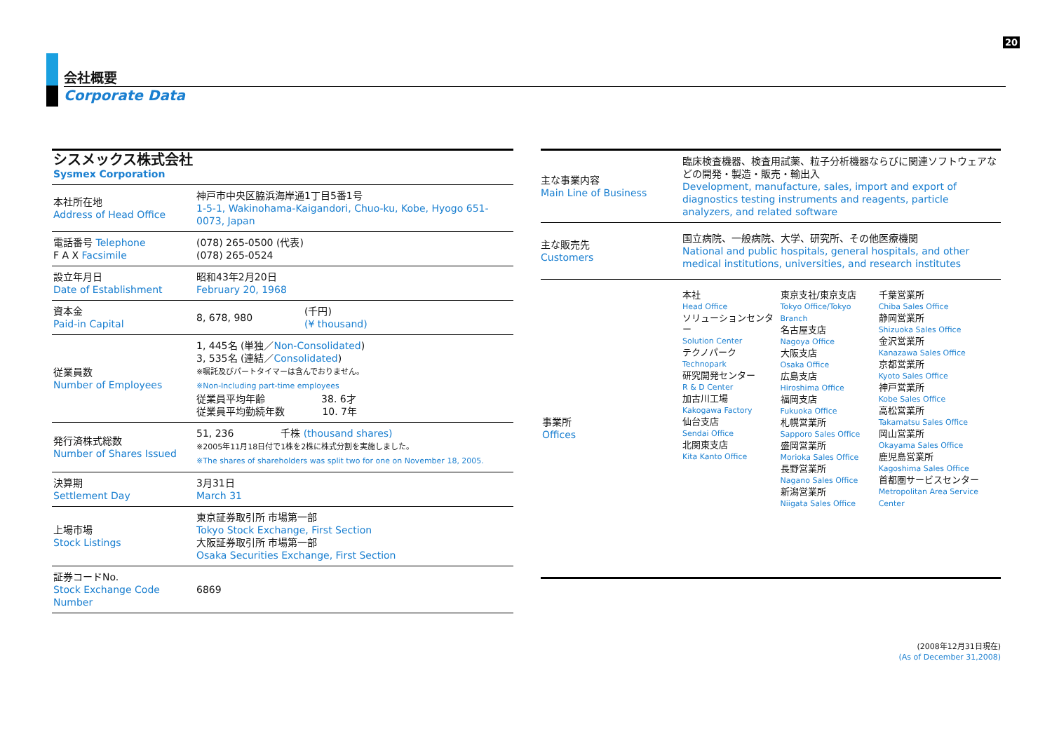20
会社概要
Corporate Data
| シスメックス株式会社 Sysmex Corporation | | |
| 本社所在地 Address of Head Office | 神戸市中央区脇浜海岸通1丁目5番1号 1-5-1, Wakinohama-Kaigandori, Chuo-ku, Kobe, Hyogo 651-0073, Japan | |
| 電話番号 Telephone F A X Facsimile | (078) 265-0500 (代表) (078) 265-0524 | |
| 設立年月日 Date of Establishment | 昭和43年2月20日 February 20, 1968 | |
| 資本金 Paid-in Capital | 8, 678, 980 | (千円) (¥ thousand) |
| 従業員数 Number of Employees | 1, 445名 (単独／ Non-Consolidated ) 3, 535名 (連結／ Consolidated ) ※嘱託及びパートタイマーは含んでおりません。 ※Non-Including part-time employees 従業員平均年齢 38. 6才 従業員平均勤続年数 10. 7年 | |
| 発行済株式総数 Number of Shares Issued | 51, 236 千株 (thousand shares) ※2005年11月18日付で1株を2株に株式分割を実施しました。 ※The shares of shareholders was split two for one on November 18, 2005. | |
| 決算期 Settlement Day | 3月31日 March 31 | |
| 上場市場 Stock Listings | 東京証券取引所 市場第一部 Tokyo Stock Exchange, First Section 大阪証券取引所 市場第一部 Osaka Securities Exchange, First Section | |
| 証券コードNo. Stock Exchange Code Number | 6869 | |
| 主な事業内容 Main Line of Business | 臨床検査機器、検査用試薬、粒子分析機器ならびに関連ソフトウェアなどの開発・製造・販売・輸出入 Development, manufacture, sales, import and export of diagnostics testing instruments and reagents, particle analyzers, and related software |
| 主な販売先 Customers | 国立病院、一般病院、大学、研究所、その他医療機関 National and public hospitals, general hospitals, and other medical institutions, universities, and research institutes |
| 事業所 Offices | / 本社 Head Office ソリューションセンター Solution Center テクノパーク Technopark 研究開発センター R & D Center 加古川工場 Kakogawa Factory 仙台支店 Sendai Office 北関東支店 Kita Kanto Office / 東京支社/東京支店 Tokyo Office/Tokyo Branch 名古屋支店 Nagoya Office 大阪支店 Osaka Office 広島支店 Hiroshima Office 福岡支店 Fukuoka Office 札幌営業所 Sapporo Sales Office 盛岡営業所 Morioka Sales Office 長野営業所 Nagano Sales Office 新潟営業所 Niigata Sales Office / 千葉営業所 Chiba Sales Office 静岡営業所 Shizuoka Sales Office 金沢営業所 Kanazawa Sales Office 京都営業所 Kyoto Sales Office 神戸営業所 Kobe Sales Office 高松営業所 Takamatsu Sales Office 岡山営業所 Okayama Sales Office 鹿児島営業所 Kagoshima Sales Office 首都圏サービスセンター Metropolitan Area Service Center / |
(2008年12月31日現在)
(As of December 31,2008)